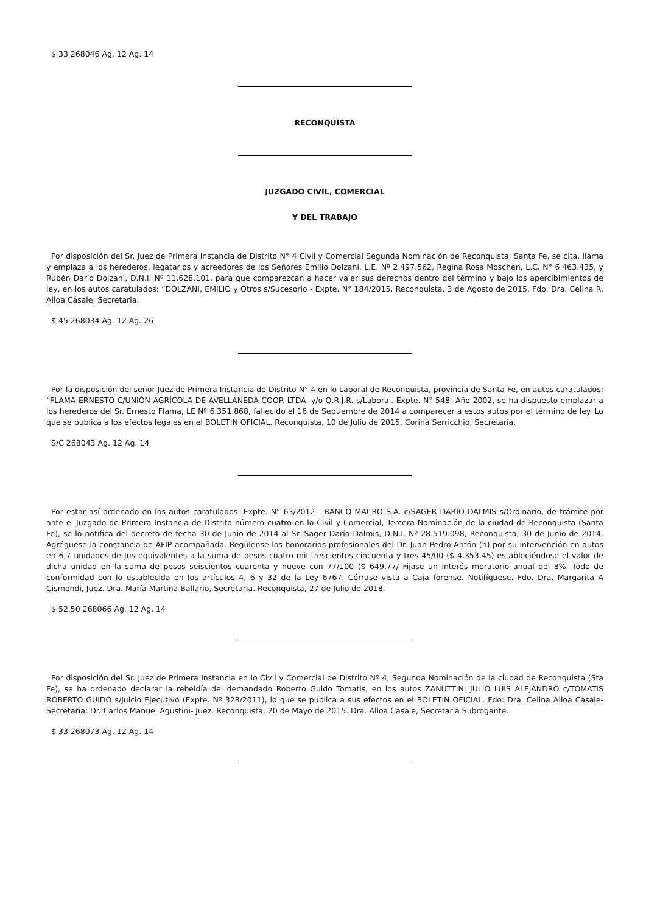$ 33 268046 Ag. 12 Ag. 14
RECONQUISTA
JUZGADO CIVIL, COMERCIAL
Y DEL TRABAJO
Por disposición del Sr. Juez de Primera Instancia de Distrito N° 4 Civil y Comercial Segunda Nominación de Reconquista, Santa Fe, se cita, llama y emplaza a los herederos, legatarios y acreedores de los Señores Emilio Dolzani, L.E. Nº 2.497.562, Regina Rosa Moschen, L.C. N° 6.463.435, y Rubén Darío Dolzani, D.N.I. Nº 11.628.101, para que comparezcan a hacer valer sus derechos dentro del término y bajo los apercibimientos de ley, en los autos caratulados: “DOLZANI, EMILIO y Otros s/Sucesorio - Expte. N° 184/2015. Reconquista, 3 de Agosto de 2015. Fdo. Dra. Celina R. Alloa Cásale, Secretaria.
$ 45 268034 Ag. 12 Ag. 26
Por la disposición del señor Juez de Primera Instancia de Distrito N° 4 en lo Laboral de Reconquista, provincia de Santa Fe, en autos caratulados: “FLAMA ERNESTO C/UNIÓN AGRÍCOLA DE AVELLANEDA COOP. LTDA. y/o Q.R.J.R. s/Laboral. Expte. N° 548- Año 2002, se ha dispuesto emplazar a los herederos del Sr. Ernesto Flama, LE Nº 6.351.868, fallecido el 16 de Septiembre de 2014 a comparecer a estos autos por el término de ley. Lo que se publica a los efectos legales en el BOLETIN OFICIAL. Reconquista, 10 de Julio de 2015. Corina Serricchio, Secretaria.
S/C 268043 Ag. 12 Ag. 14
Por estar así ordenado en los autos caratulados: Expte. N° 63/2012 - BANCO MACRO S.A. c/SAGER DARIO DALMIS s/Ordinario, de trámite por ante el Juzgado de Primera Instancia de Distrito número cuatro en lo Civil y Comercial, Tercera Nominación de la ciudad de Reconquista (Santa Fe), se lo notifica del decreto de fecha 30 de Junio de 2014 al Sr. Sager Darío Dalmis, D.N.I. Nº 28.519.098, Reconquista, 30 de Junio de 2014. Agréguese la constancia de AFIP acompañada. Regúlense los honorarios profesionales del Dr. Juan Pedro Antón (h) por su intervención en autos en 6,7 unidades de Jus equivalentes a la suma de pesos cuatro mil trescientos cincuenta y tres 45/00 ($ 4.353,45) estableciéndose el valor de dicha unidad en la suma de pesos seiscientos cuarenta y nueve con 77/100 ($ 649,77/ Fijase un interés moratorio anual del 8%. Todo de conformidad con lo establecida en los artículos 4, 6 y 32 de la Ley 6767. Córrase vista a Caja forense. Notifíquese. Fdo. Dra. Margarita A Cismondi, Juez. Dra. María Martina Ballario, Secretaria. Reconquista, 27 de Julio de 2018.
$ 52,50 268066 Ag. 12 Ag. 14
Por disposición del Sr. Juez de Primera Instancia en lo Civil y Comercial de Distrito Nº 4, Segunda Nominación de la ciudad de Reconquista (Sta Fe), se ha ordenado declarar la rebeldía del demandado Roberto Guido Tomatis, en los autos ZANUTTINI JULIO LUIS ALEJANDRO c/TOMATIS ROBERTO GUIDO s/Juicio Ejecutivo (Expte. Nº 328/2011), lo que se publica a sus efectos en el BOLETIN OFICIAL. Fdo: Dra. Celina Alloa Casale- Secretaria; Dr. Carlos Manuel Agustini- Juez. Reconquista, 20 de Mayo de 2015. Dra. Alloa Casale, Secretaria Subrogante.
$ 33 268073 Ag. 12 Ag. 14